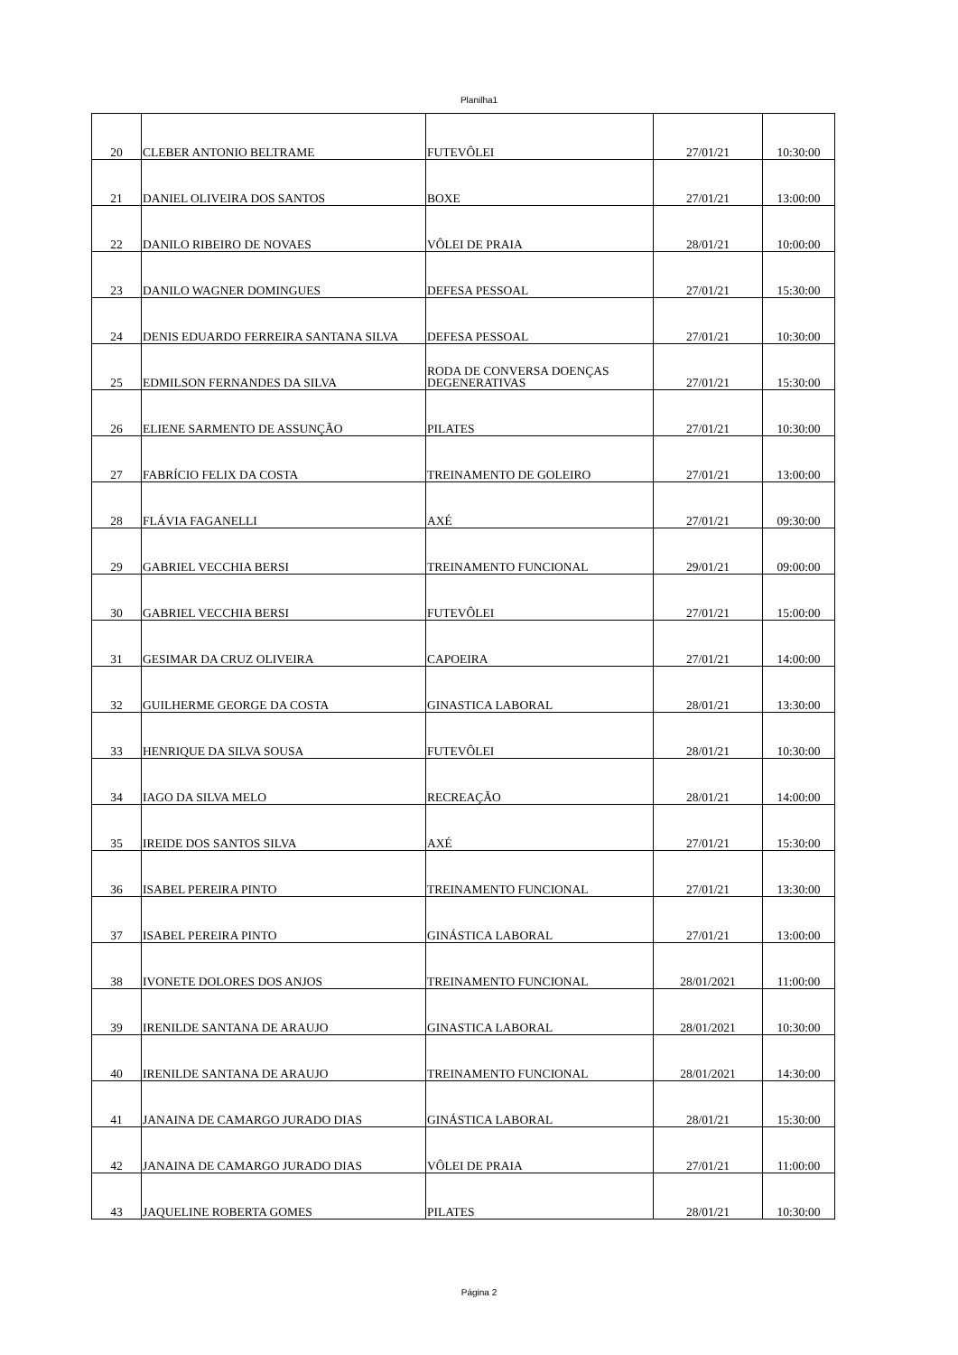Planilha1
| 20 | CLEBER ANTONIO BELTRAME | FUTEVÔLEI | 27/01/21 | 10:30:00 |
| 21 | DANIEL OLIVEIRA DOS SANTOS | BOXE | 27/01/21 | 13:00:00 |
| 22 | DANILO RIBEIRO DE NOVAES | VÔLEI DE PRAIA | 28/01/21 | 10:00:00 |
| 23 | DANILO WAGNER DOMINGUES | DEFESA PESSOAL | 27/01/21 | 15:30:00 |
| 24 | DENIS EDUARDO FERREIRA SANTANA SILVA | DEFESA PESSOAL | 27/01/21 | 10:30:00 |
| 25 | EDMILSON FERNANDES DA SILVA | RODA DE CONVERSA DOENÇAS DEGENERATIVAS | 27/01/21 | 15:30:00 |
| 26 | ELIENE SARMENTO DE ASSUNÇÃO | PILATES | 27/01/21 | 10:30:00 |
| 27 | FABRÍCIO FELIX DA COSTA | TREINAMENTO DE GOLEIRO | 27/01/21 | 13:00:00 |
| 28 | FLÁVIA FAGANELLI | AXÉ | 27/01/21 | 09:30:00 |
| 29 | GABRIEL VECCHIA BERSI | TREINAMENTO FUNCIONAL | 29/01/21 | 09:00:00 |
| 30 | GABRIEL VECCHIA BERSI | FUTEVÔLEI | 27/01/21 | 15:00:00 |
| 31 | GESIMAR DA CRUZ OLIVEIRA | CAPOEIRA | 27/01/21 | 14:00:00 |
| 32 | GUILHERME GEORGE DA COSTA | GINASTICA LABORAL | 28/01/21 | 13:30:00 |
| 33 | HENRIQUE DA SILVA SOUSA | FUTEVÔLEI | 28/01/21 | 10:30:00 |
| 34 | IAGO DA SILVA MELO | RECREAÇÃO | 28/01/21 | 14:00:00 |
| 35 | IREIDE DOS SANTOS SILVA | AXÉ | 27/01/21 | 15:30:00 |
| 36 | ISABEL PEREIRA PINTO | TREINAMENTO FUNCIONAL | 27/01/21 | 13:30:00 |
| 37 | ISABEL PEREIRA PINTO | GINÁSTICA LABORAL | 27/01/21 | 13:00:00 |
| 38 | IVONETE DOLORES DOS ANJOS | TREINAMENTO FUNCIONAL | 28/01/2021 | 11:00:00 |
| 39 | IRENILDE SANTANA DE ARAUJO | GINASTICA LABORAL | 28/01/2021 | 10:30:00 |
| 40 | IRENILDE SANTANA DE ARAUJO | TREINAMENTO FUNCIONAL | 28/01/2021 | 14:30:00 |
| 41 | JANAINA DE CAMARGO JURADO DIAS | GINÁSTICA LABORAL | 28/01/21 | 15:30:00 |
| 42 | JANAINA DE CAMARGO JURADO DIAS | VÔLEI DE PRAIA | 27/01/21 | 11:00:00 |
| 43 | JAQUELINE ROBERTA GOMES | PILATES | 28/01/21 | 10:30:00 |
Página 2